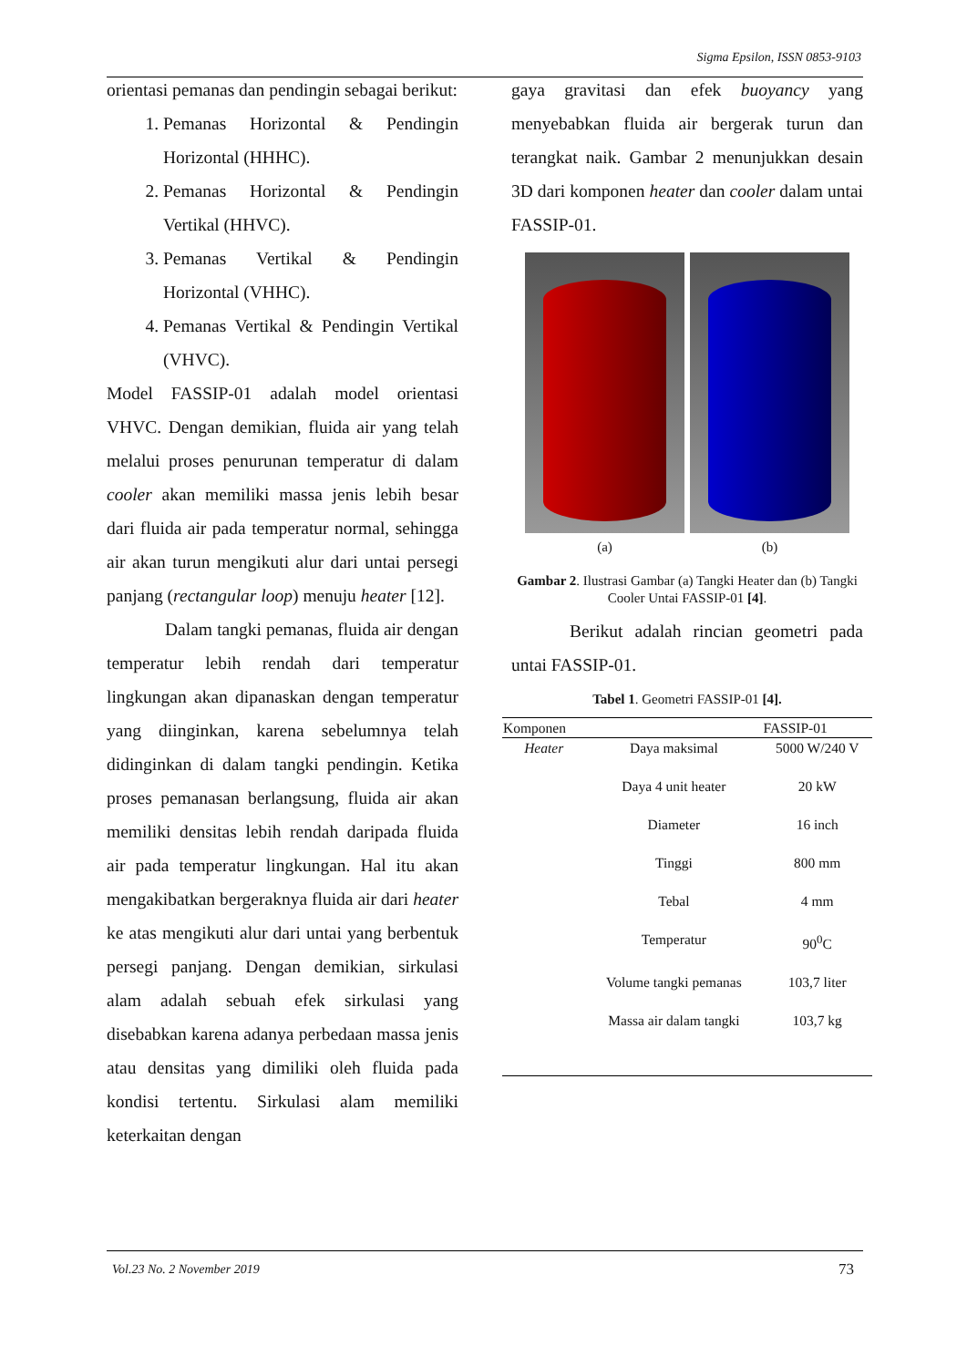Sigma Epsilon, ISSN 0853-9103
orientasi pemanas dan pendingin sebagai berikut:
1. Pemanas Horizontal & Pendingin Horizontal (HHHC).
2. Pemanas Horizontal & Pendingin Vertikal (HHVC).
3. Pemanas Vertikal & Pendingin Horizontal (VHHC).
4. Pemanas Vertikal & Pendingin Vertikal (VHVC).
Model FASSIP-01 adalah model orientasi VHVC. Dengan demikian, fluida air yang telah melalui proses penurunan temperatur di dalam cooler akan memiliki massa jenis lebih besar dari fluida air pada temperatur normal, sehingga air akan turun mengikuti alur dari untai persegi panjang (rectangular loop) menuju heater [12].
Dalam tangki pemanas, fluida air dengan temperatur lebih rendah dari temperatur lingkungan akan dipanaskan dengan temperatur yang diinginkan, karena sebelumnya telah didinginkan di dalam tangki pendingin. Ketika proses pemanasan berlangsung, fluida air akan memiliki densitas lebih rendah daripada fluida air pada temperatur lingkungan. Hal itu akan mengakibatkan bergeraknya fluida air dari heater ke atas mengikuti alur dari untai yang berbentuk persegi panjang. Dengan demikian, sirkulasi alam adalah sebuah efek sirkulasi yang disebabkan karena adanya perbedaan massa jenis atau densitas yang dimiliki oleh fluida pada kondisi tertentu. Sirkulasi alam memiliki keterkaitan dengan
gaya gravitasi dan efek buoyancy yang menyebabkan fluida air bergerak turun dan terangkat naik. Gambar 2 menunjukkan desain 3D dari komponen heater dan cooler dalam untai FASSIP-01.
(a) (b)
Gambar 2. Ilustrasi Gambar (a) Tangki Heater dan (b) Tangki Cooler Untai FASSIP-01 [4].
Berikut adalah rincian geometri pada untai FASSIP-01.
Tabel 1. Geometri FASSIP-01 [4].
| Komponen | | FASSIP-01 |
| --- | --- | --- |
| Heater | Daya maksimal | 5000 W/240 V |
| | Daya 4 unit heater | 20 kW |
| | Diameter | 16 inch |
| | Tinggi | 800 mm |
| | Tebal | 4 mm |
| | Temperatur | 90<sup>0</sup>C |
| | Volume tangki pemanas | 103,7 liter |
| | Massa air dalam tangki | 103,7 kg |
Vol.23 No. 2 November 2019 73